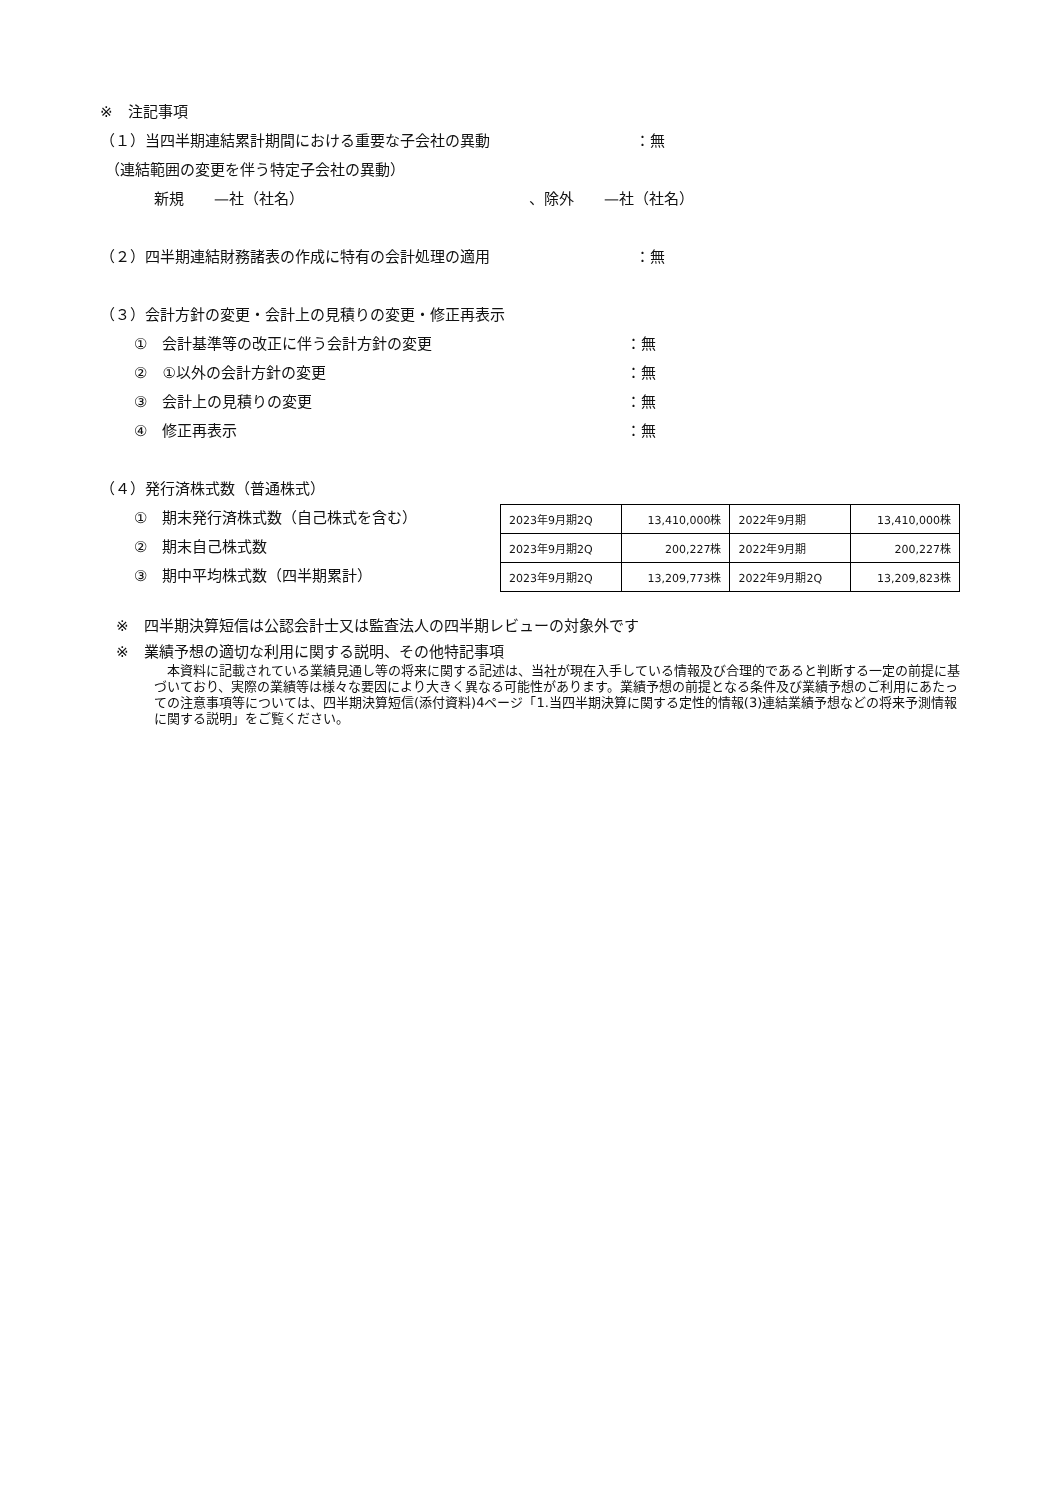※　注記事項
（１）当四半期連結累計期間における重要な子会社の異動 ：無
（連結範囲の変更を伴う特定子会社の異動）
新規　　—社（社名） 、除外　　—社（社名）
（２）四半期連結財務諸表の作成に特有の会計処理の適用 ：無
（３）会計方針の変更・会計上の見積りの変更・修正再表示
①　会計基準等の改正に伴う会計方針の変更 ：無
②　①以外の会計方針の変更 ：無
③　会計上の見積りの変更 ：無
④　修正再表示 ：無
（４）発行済株式数（普通株式）
①　期末発行済株式数（自己株式を含む）
②　期末自己株式数
③　期中平均株式数（四半期累計）
| 2023年9月期2Q | 13,410,000株 | 2022年9月期 | 13,410,000株 |
| 2023年9月期2Q | 200,227株 | 2022年9月期 | 200,227株 |
| 2023年9月期2Q | 13,209,773株 | 2022年9月期2Q | 13,209,823株 |
※　四半期決算短信は公認会計士又は監査法人の四半期レビューの対象外です
※　業績予想の適切な利用に関する説明、その他特記事項
　本資料に記載されている業績見通し等の将来に関する記述は、当社が現在入手している情報及び合理的であると判断する一定の前提に基づいており、実際の業績等は様々な要因により大きく異なる可能性があります。業績予想の前提となる条件及び業績予想のご利用にあたっての注意事項等については、四半期決算短信(添付資料)4ページ「1.当四半期決算に関する定性的情報(3)連結業績予想などの将来予測情報に関する説明」をご覧ください。